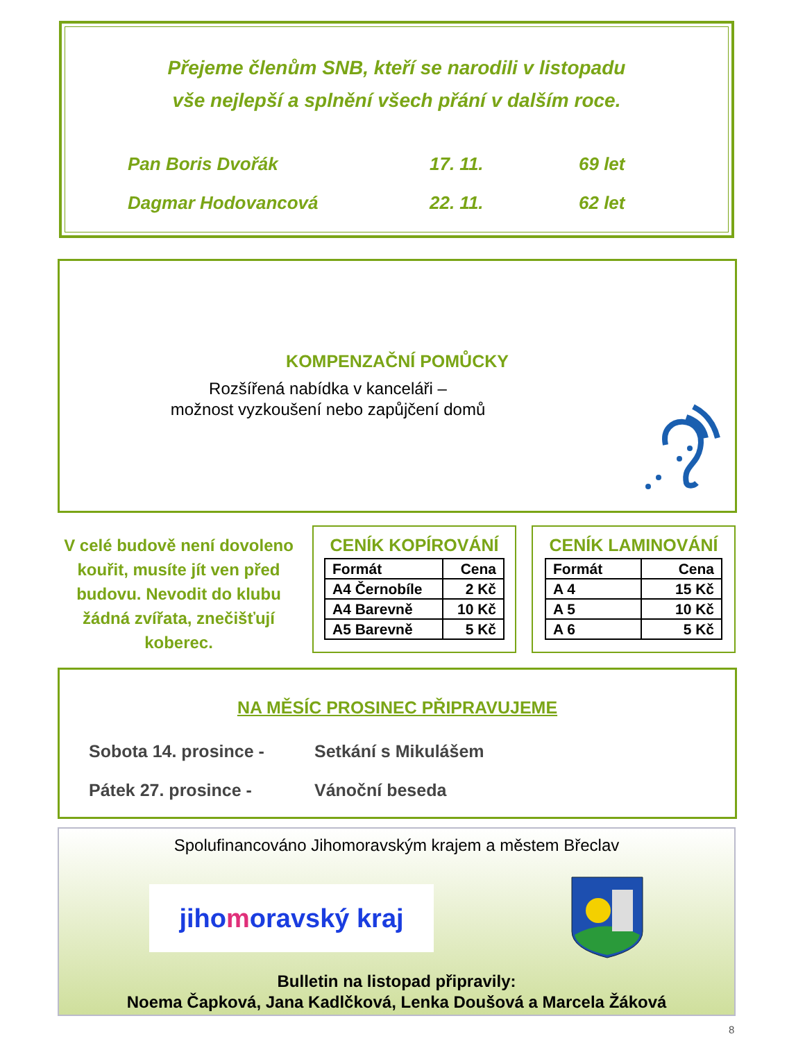Přejeme členům SNB, kteří se narodili v listopadu
vše nejlepší a splnění všech přání v dalším roce.
Pan Boris Dvořák 17. 11. 69 let
Dagmar Hodovancová 22. 11. 62 let
KOMPENZAČNÍ POMŮCKY
Rozšířená nabídka v kanceláři –
možnost vyzkoušení nebo zapůjčení domů
V celé budově není dovoleno kouřit, musíte jít ven před budovu. Nevodit do klubu žádná zvířata, znečišťují koberec.
CENÍK KOPÍROVÁNÍ
| Formát | Cena |
| A4 Černobíle | 2 Kč |
| A4 Barevně | 10 Kč |
| A5 Barevně | 5 Kč |
CENÍK LAMINOVÁNÍ
| Formát | Cena |
| A 4 | 15 Kč |
| A 5 | 10 Kč |
| A 6 | 5 Kč |
NA MĚSÍC PROSINEC PŘIPRAVUJEME
Sobota 14. prosince - Setkání s Mikulášem
Pátek 27. prosince - Vánoční beseda
Spolufinancováno Jihomoravským krajem a městem Břeclav
jihomoravský kraj
Bulletin na listopad připravily:
Noema Čapková, Jana Kadlčková, Lenka Doušová a Marcela Žáková
8